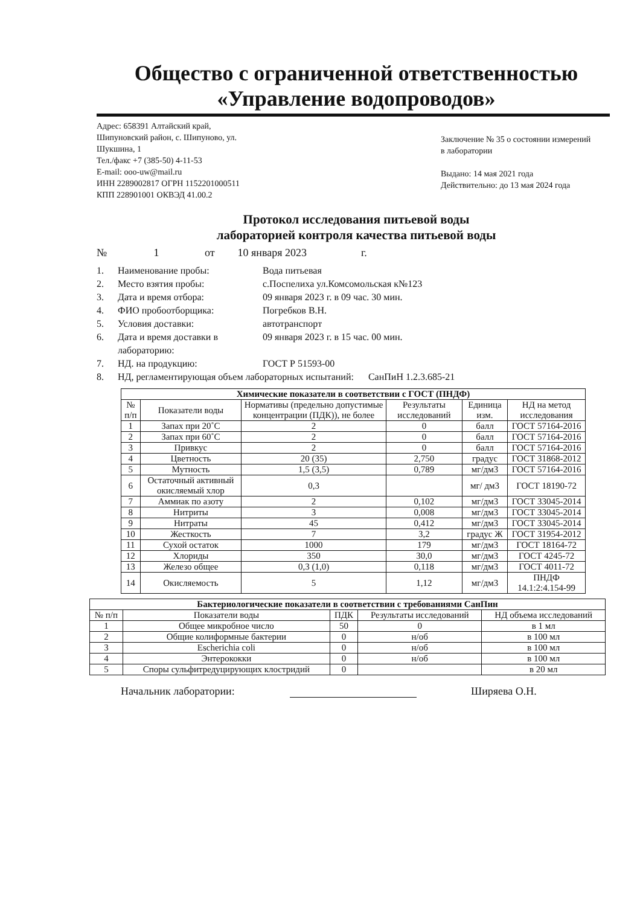Общество с ограниченной ответственностью
«Управление водопроводов»
Адрес: 658391 Алтайский край,
Шипуновский район, с. Шипуново, ул.
Шукшина, 1
Тел./факс +7 (385-50) 4-11-53
E-mail: ooo-uw@mail.ru
ИНН 2289002817 ОГРН 1152201000511
КПП 228901001 ОКВЭД 41.00.2
Заключение № 35 о состоянии измерений в лаборатории
Выдано: 14 мая 2021 года
Действительно: до 13 мая 2024 года
Протокол исследования питьевой воды
лабораторией контроля качества питьевой воды
№ 1 от 10 января 2023 г.
1. Наименование пробы: Вода питьевая
2. Место взятия пробы: с.Поспелиха ул.Комсомольская к№123
3. Дата и время отбора: 09 января 2023 г. в 09 час. 30 мин.
4. ФИО пробоотборщика: Погребков В.Н.
5. Условия доставки: автотранспорт
6. Дата и время доставки в лабораторию: 09 января 2023 г. в 15 час. 00 мин.
7. НД. на продукцию: ГОСТ Р 51593-00
8. НД, регламентирующая объем лабораторных испытаний: СанПиН 1.2.3.685-21
| Химические показатели в соответствии с ГОСТ (ПНДФ) | | | | | |
| --- | --- | --- | --- | --- | --- |
| № п/п | Показатели воды | Нормативы (предельно допустимые концентрации (ПДК)), не более | Результаты исследований | Единица изм. | НД на метод исследования |
| 1 | Запах при 20˚С | 2 | 0 | балл | ГОСТ 57164-2016 |
| 2 | Запах при 60˚С | 2 | 0 | балл | ГОСТ 57164-2016 |
| 3 | Привкус | 2 | 0 | балл | ГОСТ 57164-2016 |
| 4 | Цветность | 20 (35) | 2,750 | градус | ГОСТ 31868-2012 |
| 5 | Мутность | 1,5 (3,5) | 0,789 | мг/дм3 | ГОСТ 57164-2016 |
| 6 | Остаточный активный окисляемый хлор | 0,3 | | мг/ дм3 | ГОСТ 18190-72 |
| 7 | Аммиак по азоту | 2 | 0,102 | мг/дм3 | ГОСТ 33045-2014 |
| 8 | Нитриты | 3 | 0,008 | мг/дм3 | ГОСТ 33045-2014 |
| 9 | Нитраты | 45 | 0,412 | мг/дм3 | ГОСТ 33045-2014 |
| 10 | Жесткость | 7 | 3,2 | градус Ж | ГОСТ 31954-2012 |
| 11 | Сухой остаток | 1000 | 179 | мг/дм3 | ГОСТ 18164-72 |
| 12 | Хлориды | 350 | 30,0 | мг/дм3 | ГОСТ 4245-72 |
| 13 | Железо общее | 0,3 (1,0) | 0,118 | мг/дм3 | ГОСТ 4011-72 |
| 14 | Окисляемость | 5 | 1,12 | мг/дм3 | ПНДФ 14.1:2:4.154-99 |
| Бактериологические показатели в соответствии с требованиями СанПин | | | | |
| --- | --- | --- | --- | --- |
| № п/п | Показатели воды | ПДК | Результаты исследований | НД объема исследований |
| 1 | Общее микробное число | 50 | 0 | в 1 мл |
| 2 | Общие колиформные бактерии | 0 | н/об | в 100 мл |
| 3 | Escherichia coli | 0 | н/об | в 100 мл |
| 4 | Энтерококки | 0 | н/об | в 100 мл |
| 5 | Споры сульфитредуцирующих клостридий | 0 | | в 20 мл |
Начальник лаборатории: Ширяева О.Н.